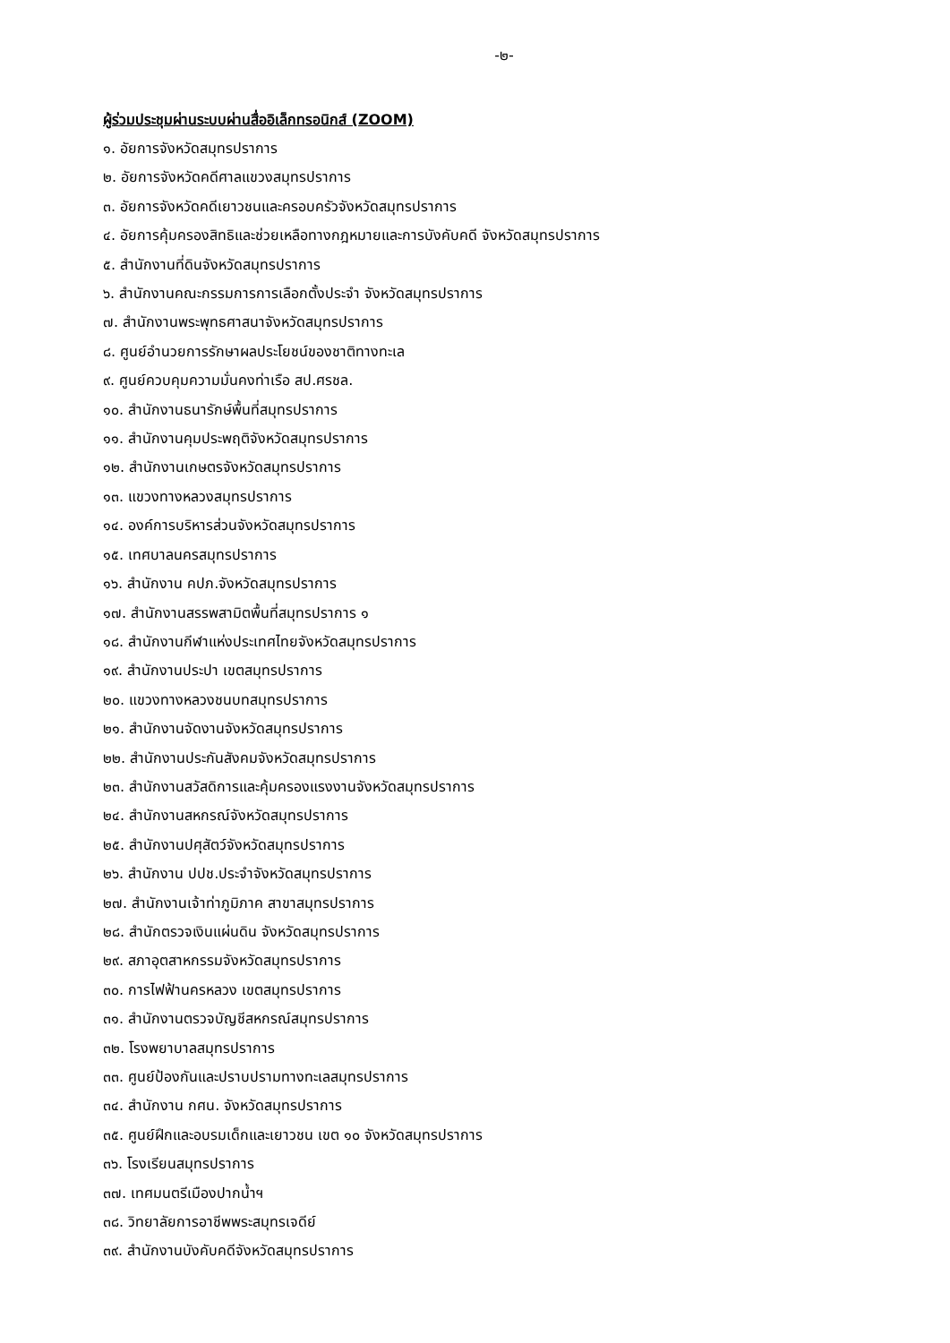-๒-
ผู้ร่วมประชุมผ่านระบบผ่านสื่ออิเล็กทรอนิกส์ (ZOOM)
๑. อัยการจังหวัดสมุทรปราการ
๒. อัยการจังหวัดคดีศาลแขวงสมุทรปราการ
๓. อัยการจังหวัดคดีเยาวชนและครอบครัวจังหวัดสมุทรปราการ
๔. อัยการคุ้มครองสิทธิและช่วยเหลือทางกฎหมายและการบังคับคดี จังหวัดสมุทรปราการ
๕. สำนักงานที่ดินจังหวัดสมุทรปราการ
๖. สำนักงานคณะกรรมการการเลือกตั้งประจำ จังหวัดสมุทรปราการ
๗. สำนักงานพระพุทธศาสนาจังหวัดสมุทรปราการ
๘. ศูนย์อำนวยการรักษาผลประโยชน์ของชาติทางทะเล
๙. ศูนย์ควบคุมความมั่นคงท่าเรือ สป.ศรชล.
๑๐. สำนักงานธนารักษ์พื้นที่สมุทรปราการ
๑๑. สำนักงานคุมประพฤติจังหวัดสมุทรปราการ
๑๒. สำนักงานเกษตรจังหวัดสมุทรปราการ
๑๓. แขวงทางหลวงสมุทรปราการ
๑๔. องค์การบริหารส่วนจังหวัดสมุทรปราการ
๑๕. เทศบาลนครสมุทรปราการ
๑๖. สำนักงาน คปภ.จังหวัดสมุทรปราการ
๑๗. สำนักงานสรรพสามิตพื้นที่สมุทรปราการ ๑
๑๘. สำนักงานกีฬาแห่งประเทศไทยจังหวัดสมุทรปราการ
๑๙. สำนักงานประปา เขตสมุทรปราการ
๒๐. แขวงทางหลวงชนบทสมุทรปราการ
๒๑. สำนักงานจัดงานจังหวัดสมุทรปราการ
๒๒. สำนักงานประกันสังคมจังหวัดสมุทรปราการ
๒๓. สำนักงานสวัสดิการและคุ้มครองแรงงานจังหวัดสมุทรปราการ
๒๔. สำนักงานสหกรณ์จังหวัดสมุทรปราการ
๒๕. สำนักงานปศุสัตว์จังหวัดสมุทรปราการ
๒๖. สำนักงาน ปปช.ประจำจังหวัดสมุทรปราการ
๒๗. สำนักงานเจ้าท่าภูมิภาค สาขาสมุทรปราการ
๒๘. สำนักตรวจเงินแผ่นดิน จังหวัดสมุทรปราการ
๒๙. สภาอุตสาหกรรมจังหวัดสมุทรปราการ
๓๐. การไฟฟ้านครหลวง เขตสมุทรปราการ
๓๑. สำนักงานตรวจบัญชีสหกรณ์สมุทรปราการ
๓๒. โรงพยาบาลสมุทรปราการ
๓๓. ศูนย์ป้องกันและปราบปรามทางทะเลสมุทรปราการ
๓๔. สำนักงาน กศน. จังหวัดสมุทรปราการ
๓๕. ศูนย์ฝึกและอบรมเด็กและเยาวชน เขต ๑๐ จังหวัดสมุทรปราการ
๓๖. โรงเรียนสมุทรปราการ
๓๗. เทศมนตรีเมืองปากน้ำฯ
๓๘. วิทยาลัยการอาชีพพระสมุทรเจดีย์
๓๙. สำนักงานบังคับคดีจังหวัดสมุทรปราการ